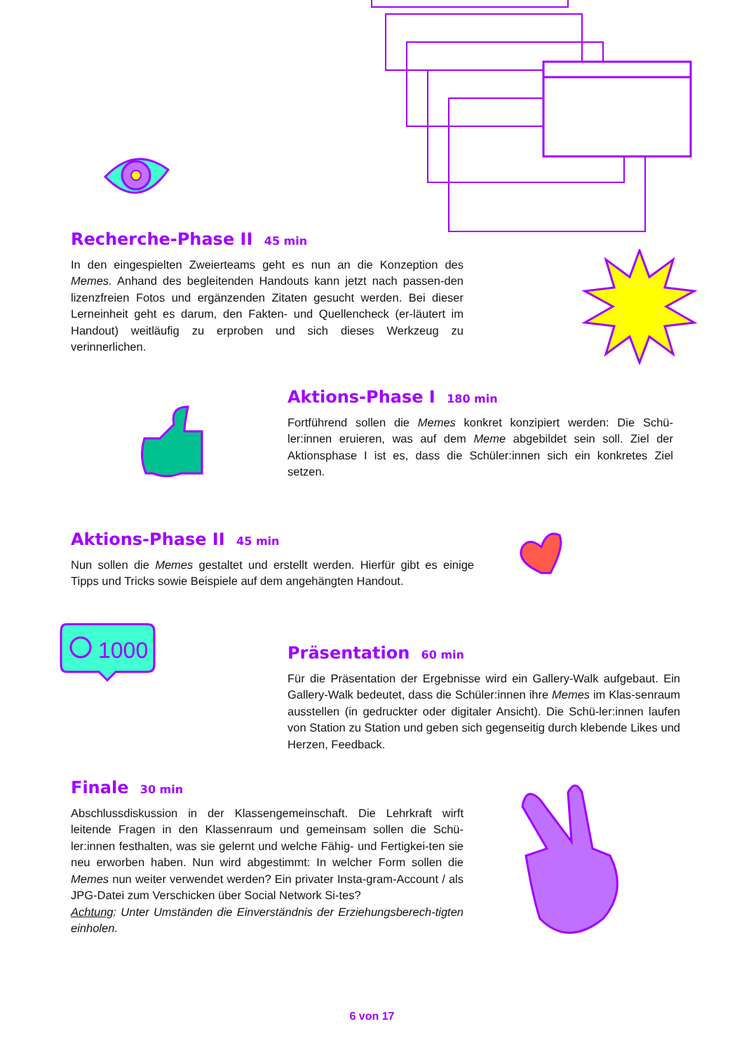1000
Recherche-Phase II 45 min
In den eingespielten Zweierteams geht es nun an die Konzeption des Memes. Anhand des begleitenden Handouts kann jetzt nach passen-den lizenzfreien Fotos und ergänzenden Zitaten gesucht werden. Bei dieser Lerneinheit geht es darum, den Fakten- und Quellencheck (er-läutert im Handout) weitläufig zu erproben und sich dieses Werkzeug zu verinnerlichen.
Aktions-Phase I 180 min
Fortführend sollen die Memes konkret konzipiert werden: Die Schü-ler:innen eruieren, was auf dem Meme abgebildet sein soll. Ziel der Aktionsphase I ist es, dass die Schüler:innen sich ein konkretes Ziel setzen.
Aktions-Phase II 45 min
Nun sollen die Memes gestaltet und erstellt werden. Hierfür gibt es einige Tipps und Tricks sowie Beispiele auf dem angehängten Handout.
Präsentation 60 min
Für die Präsentation der Ergebnisse wird ein Gallery-Walk aufgebaut. Ein Gallery-Walk bedeutet, dass die Schüler:innen ihre Memes im Klas-senraum ausstellen (in gedruckter oder digitaler Ansicht). Die Schü-ler:innen laufen von Station zu Station und geben sich gegenseitig durch klebende Likes und Herzen, Feedback.
Finale 30 min
Abschlussdiskussion in der Klassengemeinschaft. Die Lehrkraft wirft leitende Fragen in den Klassenraum und gemeinsam sollen die Schü-ler:innen festhalten, was sie gelernt und welche Fähig- und Fertigkei-ten sie neu erworben haben. Nun wird abgestimmt: In welcher Form sollen die Memes nun weiter verwendet werden? Ein privater Insta-gram-Account / als JPG-Datei zum Verschicken über Social Network Si-tes?
Achtung: Unter Umständen die Einverständnis der Erziehungsberech-tigten einholen.
6 von 17